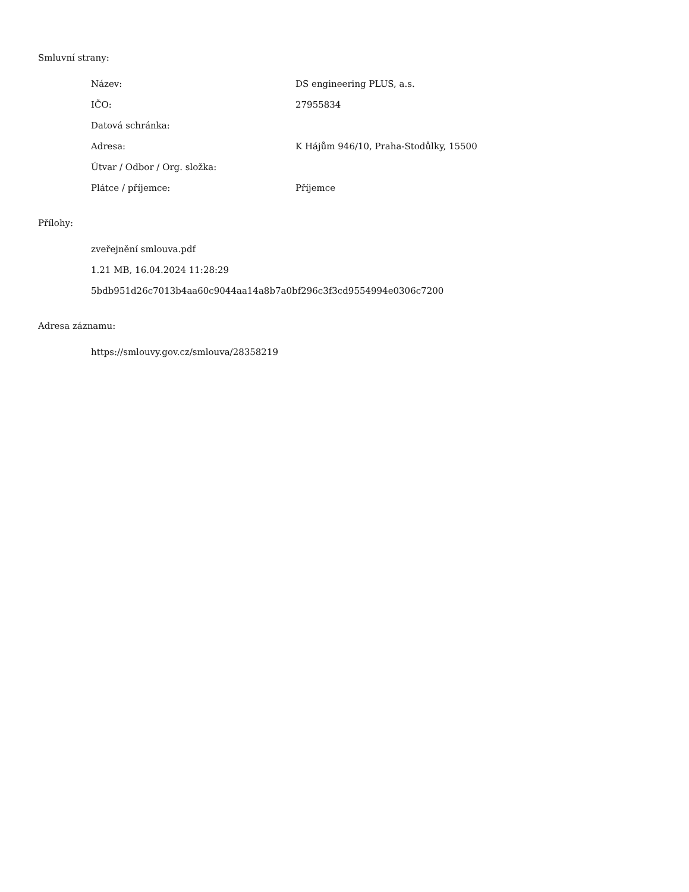Smluvní strany:
| Název: | DS engineering PLUS, a.s. |
| IČO: | 27955834 |
| Datová schránka: | |
| Adresa: | K Hájům 946/10, Praha-Stodůlky, 15500 |
| Útvar / Odbor / Org. složka: | |
| Plátce / příjemce: | Příjemce |
Přílohy:
zveřejnění smlouva.pdf
1.21 MB, 16.04.2024 11:28:29
5bdb951d26c7013b4aa60c9044aa14a8b7a0bf296c3f3cd9554994e0306c7200
Adresa záznamu:
https://smlouvy.gov.cz/smlouva/28358219